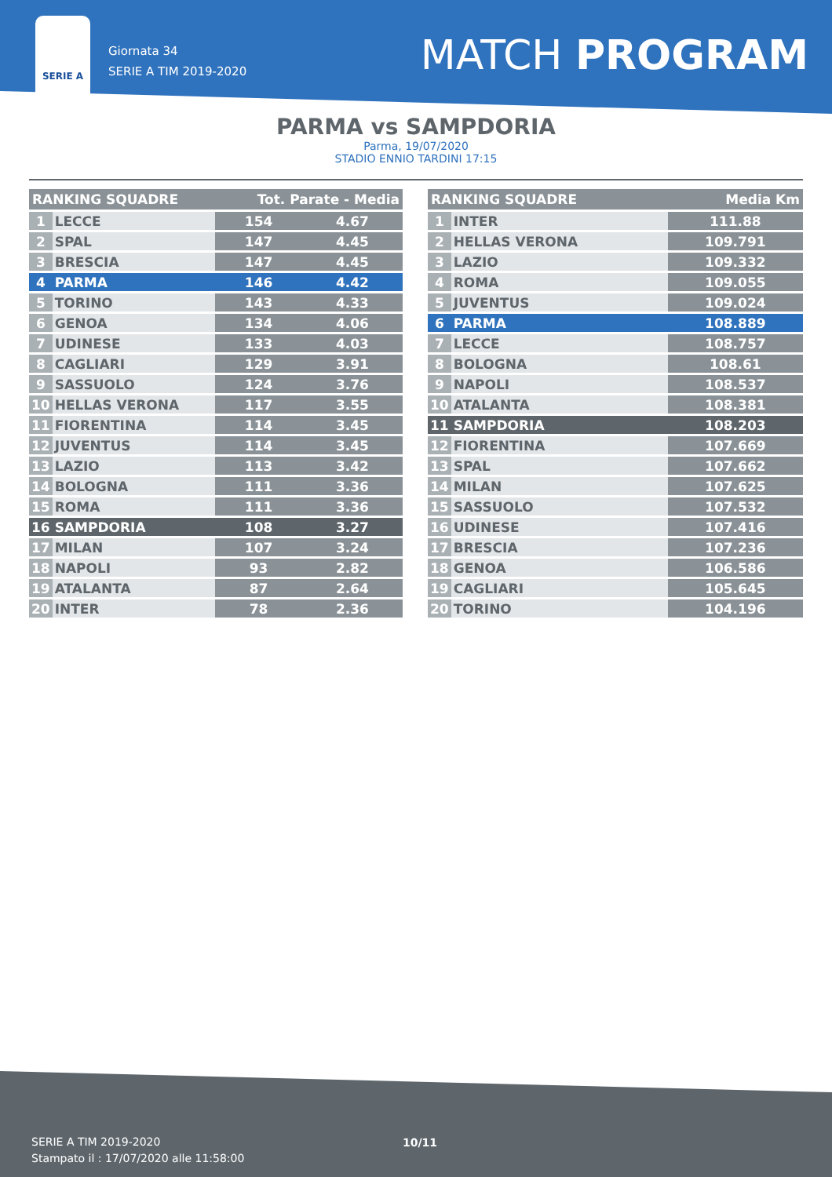SERIE A
Giornata 34
SERIE A TIM 2019-2020
MATCH PROGRAM
PARMA vs SAMPDORIA
Parma, 19/07/2020
STADIO ENNIO TARDINI 17:15
| RANKING SQUADRE | | Tot. Parate - Media | |
| --- | --- | --- | --- |
| 1 | LECCE | 154 | 4.67 |
| 2 | SPAL | 147 | 4.45 |
| 3 | BRESCIA | 147 | 4.45 |
| 4 | PARMA | 146 | 4.42 |
| 5 | TORINO | 143 | 4.33 |
| 6 | GENOA | 134 | 4.06 |
| 7 | UDINESE | 133 | 4.03 |
| 8 | CAGLIARI | 129 | 3.91 |
| 9 | SASSUOLO | 124 | 3.76 |
| 10 | HELLAS VERONA | 117 | 3.55 |
| 11 | FIORENTINA | 114 | 3.45 |
| 12 | JUVENTUS | 114 | 3.45 |
| 13 | LAZIO | 113 | 3.42 |
| 14 | BOLOGNA | 111 | 3.36 |
| 15 | ROMA | 111 | 3.36 |
| 16 | SAMPDORIA | 108 | 3.27 |
| 17 | MILAN | 107 | 3.24 |
| 18 | NAPOLI | 93 | 2.82 |
| 19 | ATALANTA | 87 | 2.64 |
| 20 | INTER | 78 | 2.36 |
| RANKING SQUADRE | | Media Km |
| --- | --- | --- |
| 1 | INTER | 111.88 |
| 2 | HELLAS VERONA | 109.791 |
| 3 | LAZIO | 109.332 |
| 4 | ROMA | 109.055 |
| 5 | JUVENTUS | 109.024 |
| 6 | PARMA | 108.889 |
| 7 | LECCE | 108.757 |
| 8 | BOLOGNA | 108.61 |
| 9 | NAPOLI | 108.537 |
| 10 | ATALANTA | 108.381 |
| 11 | SAMPDORIA | 108.203 |
| 12 | FIORENTINA | 107.669 |
| 13 | SPAL | 107.662 |
| 14 | MILAN | 107.625 |
| 15 | SASSUOLO | 107.532 |
| 16 | UDINESE | 107.416 |
| 17 | BRESCIA | 107.236 |
| 18 | GENOA | 106.586 |
| 19 | CAGLIARI | 105.645 |
| 20 | TORINO | 104.196 |
SERIE A TIM 2019-2020
Stampato il : 17/07/2020 alle 11:58:00
10/11